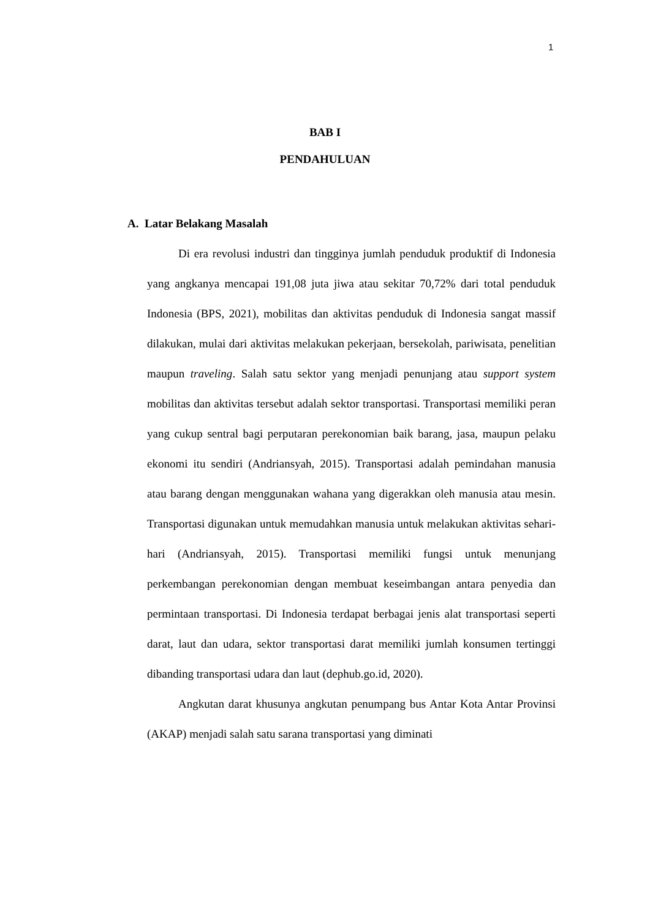1
BAB I
PENDAHULUAN
A. Latar Belakang Masalah
Di era revolusi industri dan tingginya jumlah penduduk produktif di Indonesia yang angkanya mencapai 191,08 juta jiwa atau sekitar 70,72% dari total penduduk Indonesia (BPS, 2021), mobilitas dan aktivitas penduduk di Indonesia sangat massif dilakukan, mulai dari aktivitas melakukan pekerjaan, bersekolah, pariwisata, penelitian maupun traveling. Salah satu sektor yang menjadi penunjang atau support system mobilitas dan aktivitas tersebut adalah sektor transportasi. Transportasi memiliki peran yang cukup sentral bagi perputaran perekonomian baik barang, jasa, maupun pelaku ekonomi itu sendiri (Andriansyah, 2015). Transportasi adalah pemindahan manusia atau barang dengan menggunakan wahana yang digerakkan oleh manusia atau mesin. Transportasi digunakan untuk memudahkan manusia untuk melakukan aktivitas sehari-hari (Andriansyah, 2015). Transportasi memiliki fungsi untuk menunjang perkembangan perekonomian dengan membuat keseimbangan antara penyedia dan permintaan transportasi. Di Indonesia terdapat berbagai jenis alat transportasi seperti darat, laut dan udara, sektor transportasi darat memiliki jumlah konsumen tertinggi dibanding transportasi udara dan laut (dephub.go.id, 2020).
Angkutan darat khusunya angkutan penumpang bus Antar Kota Antar Provinsi (AKAP) menjadi salah satu sarana transportasi yang diminati